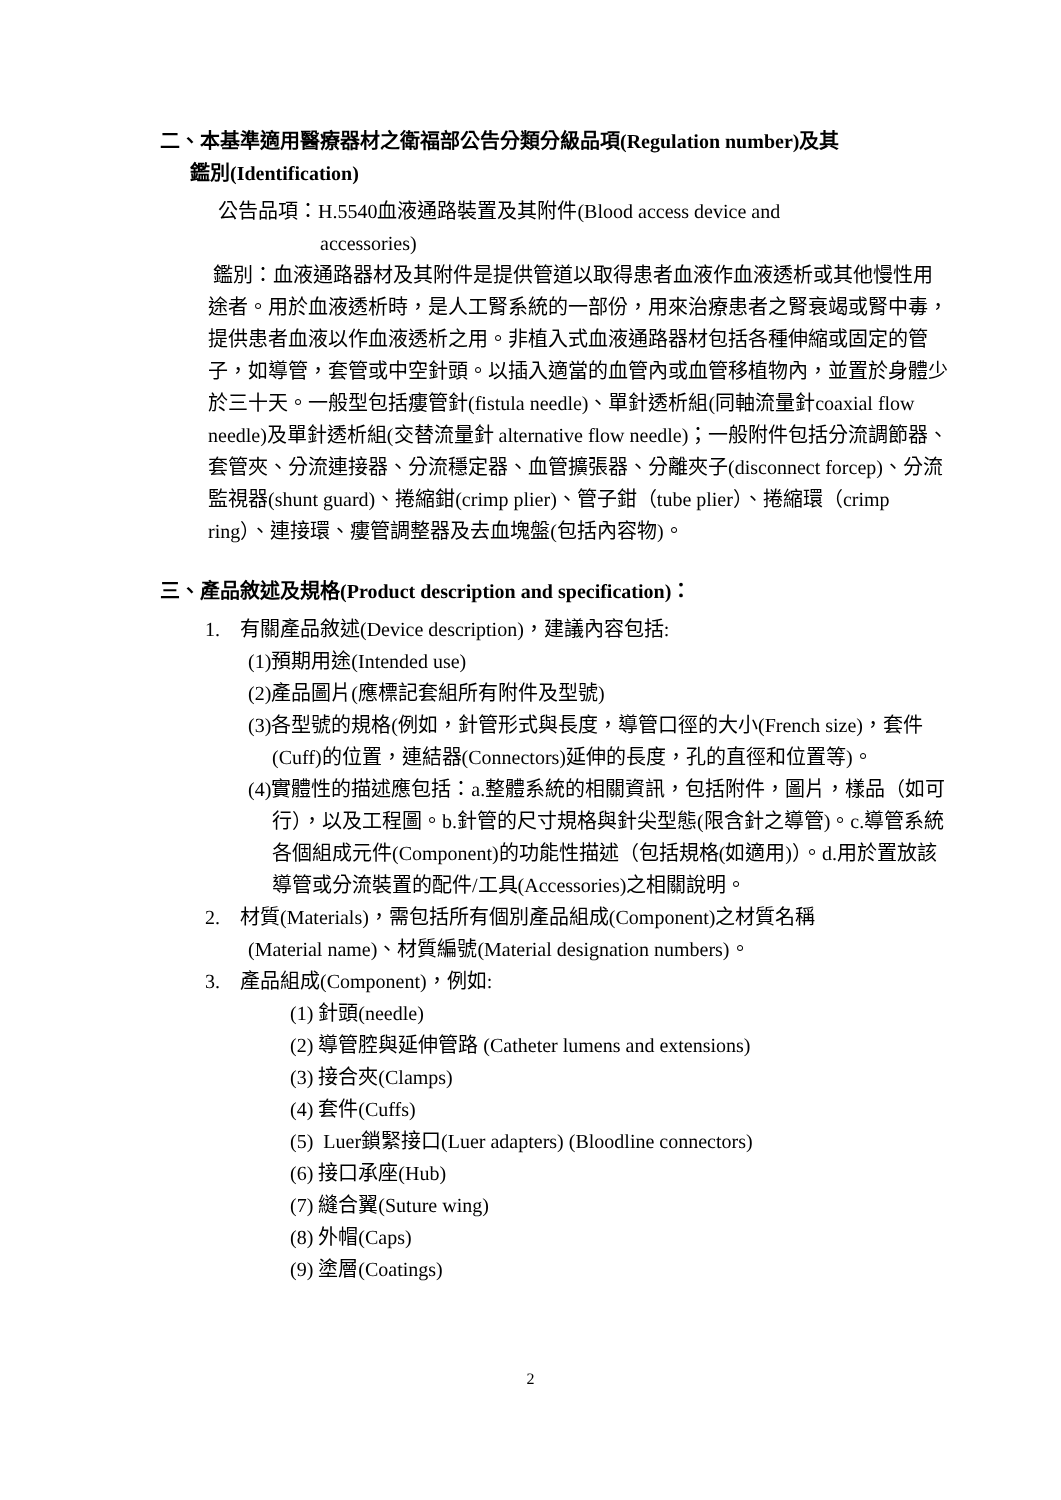二、本基準適用醫療器材之衛福部公告分類分級品項(Regulation number)及其
鑑別(Identification)
公告品項：H.5540血液通路裝置及其附件(Blood access device and
accessories)
鑑別：血液通路器材及其附件是提供管道以取得患者血液作血液透析或其他慢性用途者。用於血液透析時，是人工腎系統的一部份，用來治療患者之腎衰竭或腎中毒，提供患者血液以作血液透析之用。非植入式血液通路器材包括各種伸縮或固定的管子，如導管，套管或中空針頭。以插入適當的血管內或血管移植物內，並置於身體少於三十天。一般型包括瘻管針(fistula needle)、單針透析組(同軸流量針coaxial flow needle)及單針透析組(交替流量針 alternative flow needle)；一般附件包括分流調節器、套管夾、分流連接器、分流穩定器、血管擴張器、分離夾子(disconnect forcep)、分流監視器(shunt guard)、捲縮鉗(crimp plier)、管子鉗（tube plier）、捲縮環（crimp ring）、連接環、瘻管調整器及去血塊盤(包括內容物)。
三、產品敘述及規格(Product description and specification)：
1. 有關產品敘述(Device description)，建議內容包括:
(1)預期用途(Intended use)
(2)產品圖片(應標記套組所有附件及型號)
(3)各型號的規格(例如，針管形式與長度，導管口徑的大小(French size)，套件(Cuff)的位置，連結器(Connectors)延伸的長度，孔的直徑和位置等)。
(4)實體性的描述應包括：a.整體系統的相關資訊，包括附件，圖片，樣品（如可行），以及工程圖。b.針管的尺寸規格與針尖型態(限含針之導管)。c.導管系統各個組成元件(Component)的功能性描述（包括規格(如適用)）。d.用於置放該導管或分流裝置的配件/工具(Accessories)之相關說明。
2. 材質(Materials)，需包括所有個別產品組成(Component)之材質名稱
(Material name)、材質編號(Material designation numbers)。
3. 產品組成(Component)，例如:
(1) 針頭(needle)
(2) 導管腔與延伸管路 (Catheter lumens and extensions)
(3) 接合夾(Clamps)
(4) 套件(Cuffs)
(5) Luer鎖緊接口(Luer adapters) (Bloodline connectors)
(6) 接口承座(Hub)
(7) 縫合翼(Suture wing)
(8) 外帽(Caps)
(9) 塗層(Coatings)
2